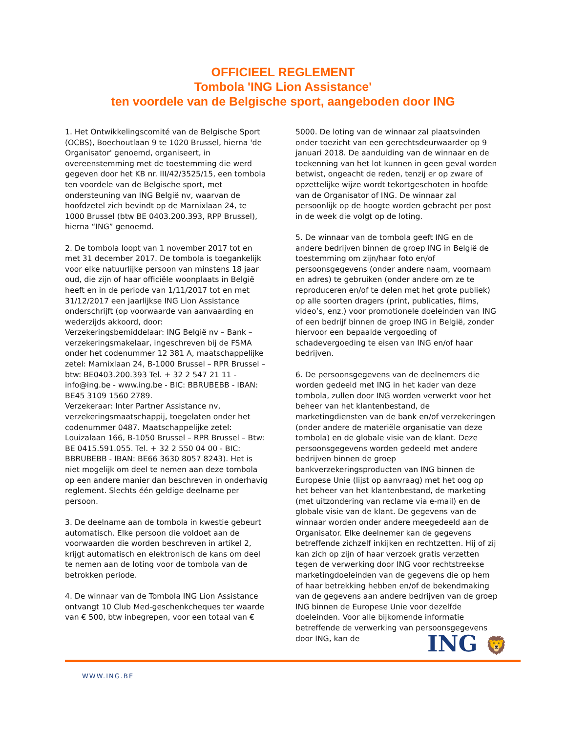OFFICIEEL REGLEMENT
Tombola 'ING Lion Assistance'
ten voordele van de Belgische sport, aangeboden door ING
1. Het Ontwikkelingscomité van de Belgische Sport (OCBS), Boechoutlaan 9 te 1020 Brussel, hierna 'de Organisator' genoemd, organiseert, in overeenstemming met de toestemming die werd gegeven door het KB nr. III/42/3525/15, een tombola ten voordele van de Belgische sport, met ondersteuning van ING België nv, waarvan de hoofdzetel zich bevindt op de Marnixlaan 24, te 1000 Brussel (btw BE 0403.200.393, RPP Brussel), hierna “ING” genoemd.
2. De tombola loopt van 1 november 2017 tot en met 31 december 2017. De tombola is toegankelijk voor elke natuurlijke persoon van minstens 18 jaar oud, die zijn of haar officiële woonplaats in België heeft en in de periode van 1/11/2017 tot en met 31/12/2017 een jaarlijkse ING Lion Assistance onderschrijft (op voorwaarde van aanvaarding en wederzijds akkoord, door:
Verzekeringsbemiddelaar: ING België nv – Bank – verzekeringsmakelaar, ingeschreven bij de FSMA onder het codenummer 12 381 A, maatschappelijke zetel: Marnixlaan 24, B-1000 Brussel – RPR Brussel – btw: BE0403.200.393 Tel. + 32 2 547 21 11 - info@ing.be - www.ing.be - BIC: BBRUBEBB - IBAN: BE45 3109 1560 2789.
Verzekeraar: Inter Partner Assistance nv, verzekeringsmaatschappij, toegelaten onder het codenummer 0487. Maatschappelijke zetel: Louizalaan 166, B-1050 Brussel – RPR Brussel – Btw: BE 0415.591.055. Tel. + 32 2 550 04 00 - BIC: BBRUBEBB - IBAN: BE66 3630 8057 8243). Het is niet mogelijk om deel te nemen aan deze tombola op een andere manier dan beschreven in onderhavig reglement. Slechts één geldige deelname per persoon.
3. De deelname aan de tombola in kwestie gebeurt automatisch. Elke persoon die voldoet aan de voorwaarden die worden beschreven in artikel 2, krijgt automatisch en elektronisch de kans om deel te nemen aan de loting voor de tombola van de betrokken periode.
4. De winnaar van de Tombola ING Lion Assistance ontvangt 10 Club Med-geschenkcheques ter waarde van € 500, btw inbegrepen, voor een totaal van €
5000. De loting van de winnaar zal plaatsvinden onder toezicht van een gerechtsdeurwaarder op 9 januari 2018. De aanduiding van de winnaar en de toekenning van het lot kunnen in geen geval worden betwist, ongeacht de reden, tenzij er op zware of opzettelijke wijze wordt tekortgeschoten in hoofde van de Organisator of ING. De winnaar zal persoonlijk op de hoogte worden gebracht per post in de week die volgt op de loting.
5. De winnaar van de tombola geeft ING en de andere bedrijven binnen de groep ING in België de toestemming om zijn/haar foto en/of persoonsgegevens (onder andere naam, voornaam en adres) te gebruiken (onder andere om ze te reproduceren en/of te delen met het grote publiek) op alle soorten dragers (print, publicaties, films, video’s, enz.) voor promotionele doeleinden van ING of een bedrijf binnen de groep ING in België, zonder hiervoor een bepaalde vergoeding of schadevergoeding te eisen van ING en/of haar bedrijven.
6. De persoonsgegevens van de deelnemers die worden gedeeld met ING in het kader van deze tombola, zullen door ING worden verwerkt voor het beheer van het klantenbestand, de marketingdiensten van de bank en/of verzekeringen (onder andere de materiële organisatie van deze tombola) en de globale visie van de klant. Deze persoonsgegevens worden gedeeld met andere bedrijven binnen de groep bankverzekeringsproducten van ING binnen de Europese Unie (lijst op aanvraag) met het oog op het beheer van het klantenbestand, de marketing (met uitzondering van reclame via e-mail) en de globale visie van de klant. De gegevens van de winnaar worden onder andere meegedeeld aan de Organisator. Elke deelnemer kan de gegevens betreffende zichzelf inkijken en rechtzetten. Hij of zij kan zich op zijn of haar verzoek gratis verzetten tegen de verwerking door ING voor rechtstreekse marketingdoeleinden van de gegevens die op hem of haar betrekking hebben en/of de bekendmaking van de gegevens aan andere bedrijven van de groep ING binnen de Europese Unie voor dezelfde doeleinden. Voor alle bijkomende informatie betreffende de verwerking van persoonsgegevens door ING, kan de
ING 🦁
WWW.ING.BE